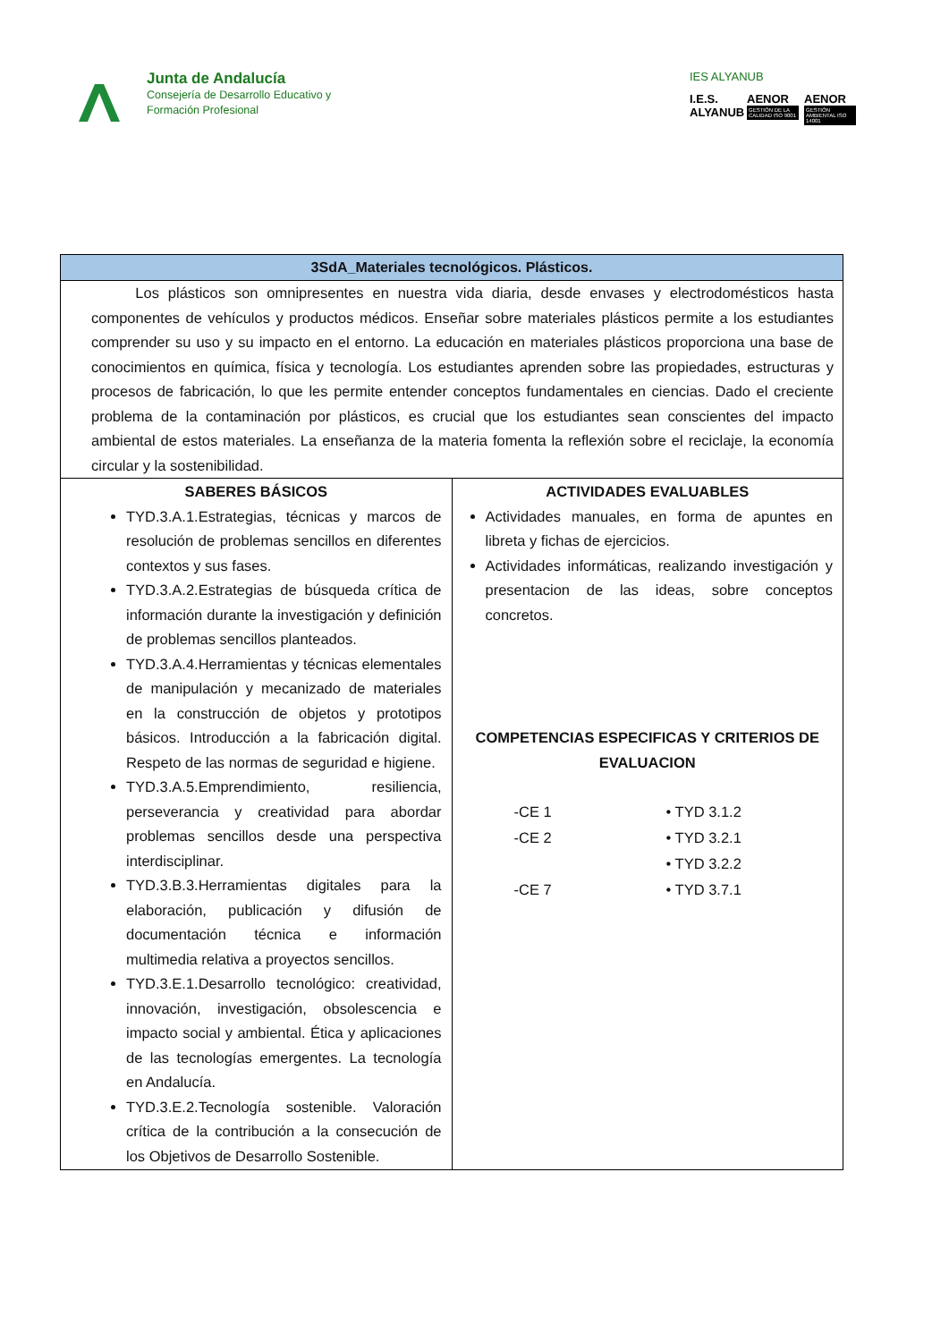Junta de Andalucía
Consejería de Desarrollo Educativo y
Formación Profesional
IES ALYANUB
I.E.S. ALYANUB
AENOR
GESTIÓN DE LA CALIDAD ISO 9001
AENOR
GESTIÓN AMBIENTAL ISO 14001
| 3SdA_Materiales tecnológicos. Plásticos. | |
| --- | --- |
| Los plásticos son omnipresentes en nuestra vida diaria, desde envases y electrodomésticos hasta componentes de vehículos y productos médicos. Enseñar sobre materiales plásticos permite a los estudiantes comprender su uso y su impacto en el entorno. La educación en materiales plásticos proporciona una base de conocimientos en química, física y tecnología. Los estudiantes aprenden sobre las propiedades, estructuras y procesos de fabricación, lo que les permite entender conceptos fundamentales en ciencias. Dado el creciente problema de la contaminación por plásticos, es crucial que los estudiantes sean conscientes del impacto ambiental de estos materiales. La enseñanza de la materia fomenta la reflexión sobre el reciclaje, la economía circular y la sostenibilidad. | |
| SABERES BÁSICOS TYD.3.A.1.Estrategias, técnicas y marcos de resolución de problemas sencillos en diferentes contextos y sus fases. TYD.3.A.2.Estrategias de búsqueda crítica de información durante la investigación y definición de problemas sencillos planteados. TYD.3.A.4.Herramientas y técnicas elementales de manipulación y mecanizado de materiales en la construcción de objetos y prototipos básicos. Introducción a la fabricación digital. Respeto de las normas de seguridad e higiene. TYD.3.A.5.Emprendimiento, resiliencia, perseverancia y creatividad para abordar problemas sencillos desde una perspectiva interdisciplinar. TYD.3.B.3.Herramientas digitales para la elaboración, publicación y difusión de documentación técnica e información multimedia relativa a proyectos sencillos. TYD.3.E.1.Desarrollo tecnológico: creatividad, innovación, investigación, obsolescencia e impacto social y ambiental. Ética y aplicaciones de las tecnologías emergentes. La tecnología en Andalucía. TYD.3.E.2.Tecnología sostenible. Valoración crítica de la contribución a la consecución de los Objetivos de Desarrollo Sostenible. | ACTIVIDADES EVALUABLES Actividades manuales, en forma de apuntes en libreta y fichas de ejercicios. Actividades informáticas, realizando investigación y presentacion de las ideas, sobre conceptos concretos. COMPETENCIAS ESPECIFICAS Y CRITERIOS DE EVALUACION -CE 1 • TYD 3.1.2 -CE 2 • TYD 3.2.1 • TYD 3.2.2 -CE 7 • TYD 3.7.1 |